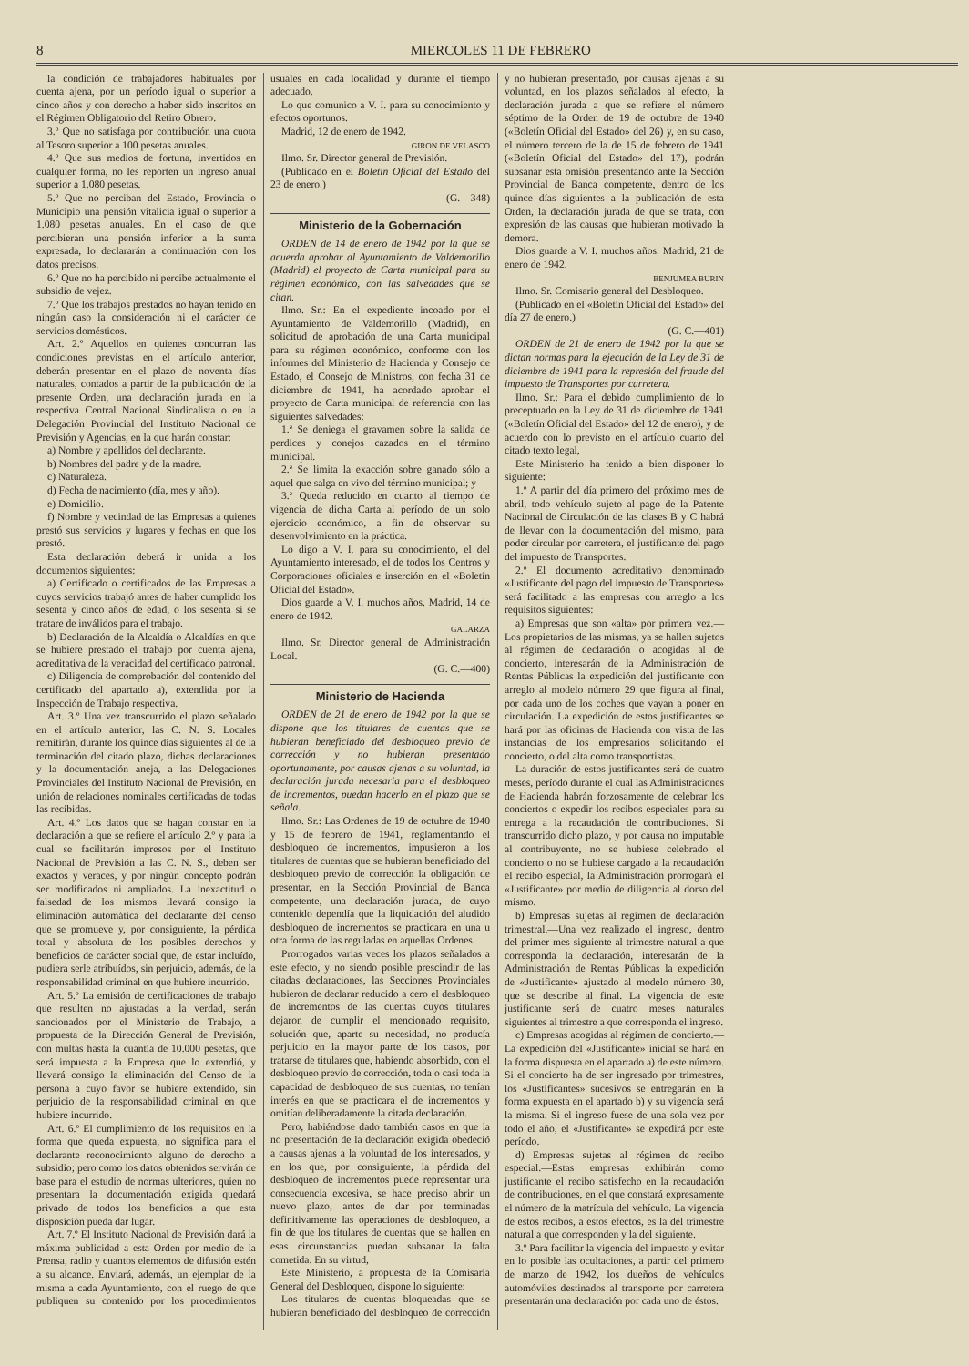8 MIERCOLES 11 DE FEBRERO
la condición de trabajadores habituales por cuenta ajena, por un período igual o superior a cinco años y con derecho a haber sido inscritos en el Régimen Obligatorio del Retiro Obrero.
3.º Que no satisfaga por contribución una cuota al Tesoro superior a 100 pesetas anuales.
4.º Que sus medios de fortuna, invertidos en cualquier forma, no les reporten un ingreso anual superior a 1.080 pesetas.
5.º Que no perciban del Estado, Provincia o Municipio una pensión vitalicia igual o superior a 1.080 pesetas anuales. En el caso de que percibieran una pensión inferior a la suma expresada, lo declararán a continuación con los datos precisos.
6.º Que no ha percibido ni percibe actualmente el subsidio de vejez.
7.º Que los trabajos prestados no hayan tenido en ningún caso la consideración ni el carácter de servicios domésticos.
Art. 2.º Aquellos en quienes concurran las condiciones previstas en el artículo anterior, deberán presentar en el plazo de noventa días naturales, contados a partir de la publicación de la presente Orden, una declaración jurada en la respectiva Central Nacional Sindicalista o en la Delegación Provincial del Instituto Nacional de Previsión y Agencias, en la que harán constar:
a) Nombre y apellidos del declarante.
b) Nombres del padre y de la madre.
c) Naturaleza.
d) Fecha de nacimiento (día, mes y año).
e) Domicilio.
f) Nombre y vecindad de las Empresas a quienes prestó sus servicios y lugares y fechas en que los prestó.
Esta declaración deberá ir unida a los documentos siguientes:
a) Certificado o certificados de las Empresas a cuyos servicios trabajó antes de haber cumplido los sesenta y cinco años de edad, o los sesenta si se tratare de inválidos para el trabajo.
b) Declaración de la Alcaldía o Alcaldías en que se hubiere prestado el trabajo por cuenta ajena, acreditativa de la veracidad del certificado patronal.
c) Diligencia de comprobación del contenido del certificado del apartado a), extendida por la Inspección de Trabajo respectiva.
Art. 3.º Una vez transcurrido el plazo señalado en el artículo anterior, las C. N. S. Locales remitirán, durante los quince días siguientes al de la terminación del citado plazo, dichas declaraciones y la documentación aneja, a las Delegaciones Provinciales del Instituto Nacional de Previsión, en unión de relaciones nominales certificadas de todas las recibidas.
Art. 4.º Los datos que se hagan constar en la declaración a que se refiere el artículo 2.º y para la cual se facilitarán impresos por el Instituto Nacional de Previsión a las C. N. S., deben ser exactos y veraces, y por ningún concepto podrán ser modificados ni ampliados. La inexactitud o falsedad de los mismos llevará consigo la eliminación automática del declarante del censo que se promueve y, por consiguiente, la pérdida total y absoluta de los posibles derechos y beneficios de carácter social que, de estar incluído, pudiera serle atribuídos, sin perjuicio, además, de la responsabilidad criminal en que hubiere incurrido.
Art. 5.º La emisión de certificaciones de trabajo que resulten no ajustadas a la verdad, serán sancionados por el Ministerio de Trabajo, a propuesta de la Dirección General de Previsión, con multas hasta la cuantía de 10.000 pesetas, que será impuesta a la Empresa que lo extendió, y llevará consigo la eliminación del Censo de la persona a cuyo favor se hubiere extendido, sin perjuicio de la responsabilidad criminal en que hubiere incurrido.
Art. 6.º El cumplimiento de los requisitos en la forma que queda expuesta, no significa para el declarante reconocimiento alguno de derecho a subsidio; pero como los datos obtenidos servirán de base para el estudio de normas ulteriores, quien no presentara la documentación exigida quedará privado de todos los beneficios a que esta disposición pueda dar lugar.
Art. 7.º El Instituto Nacional de Previsión dará la máxima publicidad a esta Orden por medio de la Prensa, radio y cuantos elementos de difusión estén a su alcance. Enviará, además, un ejemplar de la misma a cada Ayuntamiento, con el ruego de que publiquen su contenido por los procedimientos usuales en cada localidad y durante el tiempo adecuado.
Lo que comunico a V. I. para su conocimiento y efectos oportunos.
Madrid, 12 de enero de 1942.
GIRON DE VELASCO
Ilmo. Sr. Director general de Previsión.
(Publicado en el Boletín Oficial del Estado del 23 de enero.)
(G.—348)
Ministerio de la Gobernación
ORDEN de 14 de enero de 1942 por la que se acuerda aprobar al Ayuntamiento de Valdemorillo (Madrid) el proyecto de Carta municipal para su régimen económico, con las salvedades que se citan.
Ilmo. Sr.: En el expediente incoado por el Ayuntamiento de Valdemorillo (Madrid), en solicitud de aprobación de una Carta municipal para su régimen económico, conforme con los informes del Ministerio de Hacienda y Consejo de Estado, el Consejo de Ministros, con fecha 31 de diciembre de 1941, ha acordado aprobar el proyecto de Carta municipal de referencia con las siguientes salvedades:
1.ª Se deniega el gravamen sobre la salida de perdices y conejos cazados en el término municipal.
2.ª Se limita la exacción sobre ganado sólo a aquel que salga en vivo del término municipal; y
3.ª Queda reducido en cuanto al tiempo de vigencia de dicha Carta al período de un solo ejercicio económico, a fin de observar su desenvolvimiento en la práctica.
Lo digo a V. I. para su conocimiento, el del Ayuntamiento interesado, el de todos los Centros y Corporaciones oficiales e inserción en el «Boletín Oficial del Estado».
Dios guarde a V. I. muchos años. Madrid, 14 de enero de 1942.
GALARZA
Ilmo. Sr. Director general de Administración Local.
(G. C.—400)
Ministerio de Hacienda
ORDEN de 21 de enero de 1942 por la que se dispone que los titulares de cuentas que se hubieran beneficiado del desbloqueo previo de corrección y no hubieran presentado oportunamente, por causas ajenas a su voluntad, la declaración jurada necesaria para el desbloqueo de incrementos, puedan hacerlo en el plazo que se señala.
Ilmo. Sr.: Las Ordenes de 19 de octubre de 1940 y 15 de febrero de 1941, reglamentando el desbloqueo de incrementos, impusieron a los titulares de cuentas que se hubieran beneficiado del desbloqueo previo de corrección la obligación de presentar, en la Sección Provincial de Banca competente, una declaración jurada, de cuyo contenido dependía que la liquidación del aludido desbloqueo de incrementos se practicara en una u otra forma de las reguladas en aquellas Ordenes.
Prorrogados varias veces los plazos señalados a este efecto, y no siendo posible prescindir de las citadas declaraciones, las Secciones Provinciales hubieron de declarar reducido a cero el desbloqueo de incrementos de las cuentas cuyos titulares dejaron de cumplir el mencionado requisito, solución que, aparte su necesidad, no producía perjuicio en la mayor parte de los casos, por tratarse de titulares que, habiendo absorbido, con el desbloqueo previo de corrección, toda o casi toda la capacidad de desbloqueo de sus cuentas, no tenían interés en que se practicara el de incrementos y omitían deliberadamente la citada declaración.
Pero, habiéndose dado también casos en que la no presentación de la declaración exigida obedeció a causas ajenas a la voluntad de los interesados, y en los que, por consiguiente, la pérdida del desbloqueo de incrementos puede representar una consecuencia excesiva, se hace preciso abrir un nuevo plazo, antes de dar por terminadas definitivamente las operaciones de desbloqueo, a fin de que los titulares de cuentas que se hallen en esas circunstancias puedan subsanar la falta cometida. En su virtud,
Este Ministerio, a propuesta de la Comisaría General del Desbloqueo, dispone lo siguiente:
Los titulares de cuentas bloqueadas que se hubieran beneficiado del desbloqueo de corrección y no hubieran presentado, por causas ajenas a su voluntad, en los plazos señalados al efecto, la declaración jurada a que se refiere el número séptimo de la Orden de 19 de octubre de 1940 («Boletín Oficial del Estado» del 26) y, en su caso, el número tercero de la de 15 de febrero de 1941 («Boletín Oficial del Estado» del 17), podrán subsanar esta omisión presentando ante la Sección Provincial de Banca competente, dentro de los quince días siguientes a la publicación de esta Orden, la declaración jurada de que se trata, con expresión de las causas que hubieran motivado la demora.
Dios guarde a V. I. muchos años. Madrid, 21 de enero de 1942.
BENJUMEA BURIN
Ilmo. Sr. Comisario general del Desbloqueo.
(Publicado en el «Boletín Oficial del Estado» del día 27 de enero.)
(G. C.—401)
ORDEN de 21 de enero de 1942 por la que se dictan normas para la ejecución de la Ley de 31 de diciembre de 1941 para la represión del fraude del impuesto de Transportes por carretera.
Ilmo. Sr.: Para el debido cumplimiento de lo preceptuado en la Ley de 31 de diciembre de 1941 («Boletín Oficial del Estado» del 12 de enero), y de acuerdo con lo previsto en el artículo cuarto del citado texto legal,
Este Ministerio ha tenido a bien disponer lo siguiente:
1.º A partir del día primero del próximo mes de abril, todo vehículo sujeto al pago de la Patente Nacional de Circulación de las clases B y C habrá de llevar con la documentación del mismo, para poder circular por carretera, el justificante del pago del impuesto de Transportes.
2.º El documento acreditativo denominado «Justificante del pago del impuesto de Transportes» será facilitado a las empresas con arreglo a los requisitos siguientes:
a) Empresas que son «alta» por primera vez.—Los propietarios de las mismas, ya se hallen sujetos al régimen de declaración o acogidas al de concierto, interesarán de la Administración de Rentas Públicas la expedición del justificante con arreglo al modelo número 29 que figura al final, por cada uno de los coches que vayan a poner en circulación. La expedición de estos justificantes se hará por las oficinas de Hacienda con vista de las instancias de los empresarios solicitando el concierto, o del alta como transportistas.
La duración de estos justificantes será de cuatro meses, período durante el cual las Administraciones de Hacienda habrán forzosamente de celebrar los conciertos o expedir los recibos especiales para su entrega a la recaudación de contribuciones. Si transcurrido dicho plazo, y por causa no imputable al contribuyente, no se hubiese celebrado el concierto o no se hubiese cargado a la recaudación el recibo especial, la Administración prorrogará el «Justificante» por medio de diligencia al dorso del mismo.
b) Empresas sujetas al régimen de declaración trimestral.—Una vez realizado el ingreso, dentro del primer mes siguiente al trimestre natural a que corresponda la declaración, interesarán de la Administración de Rentas Públicas la expedición de «Justificante» ajustado al modelo número 30, que se describe al final. La vigencia de este justificante será de cuatro meses naturales siguientes al trimestre a que corresponda el ingreso.
c) Empresas acogidas al régimen de concierto.—La expedición del «Justificante» inicial se hará en la forma dispuesta en el apartado a) de este número. Si el concierto ha de ser ingresado por trimestres, los «Justificantes» sucesivos se entregarán en la forma expuesta en el apartado b) y su vigencia será la misma. Si el ingreso fuese de una sola vez por todo el año, el «Justificante» se expedirá por este período.
d) Empresas sujetas al régimen de recibo especial.—Estas empresas exhibirán como justificante el recibo satisfecho en la recaudación de contribuciones, en el que constará expresamente el número de la matrícula del vehículo. La vigencia de estos recibos, a estos efectos, es la del trimestre natural a que corresponden y la del siguiente.
3.º Para facilitar la vigencia del impuesto y evitar en lo posible las ocultaciones, a partir del primero de marzo de 1942, los dueños de vehículos automóviles destinados al transporte por carretera presentarán una declaración por cada uno de éstos.